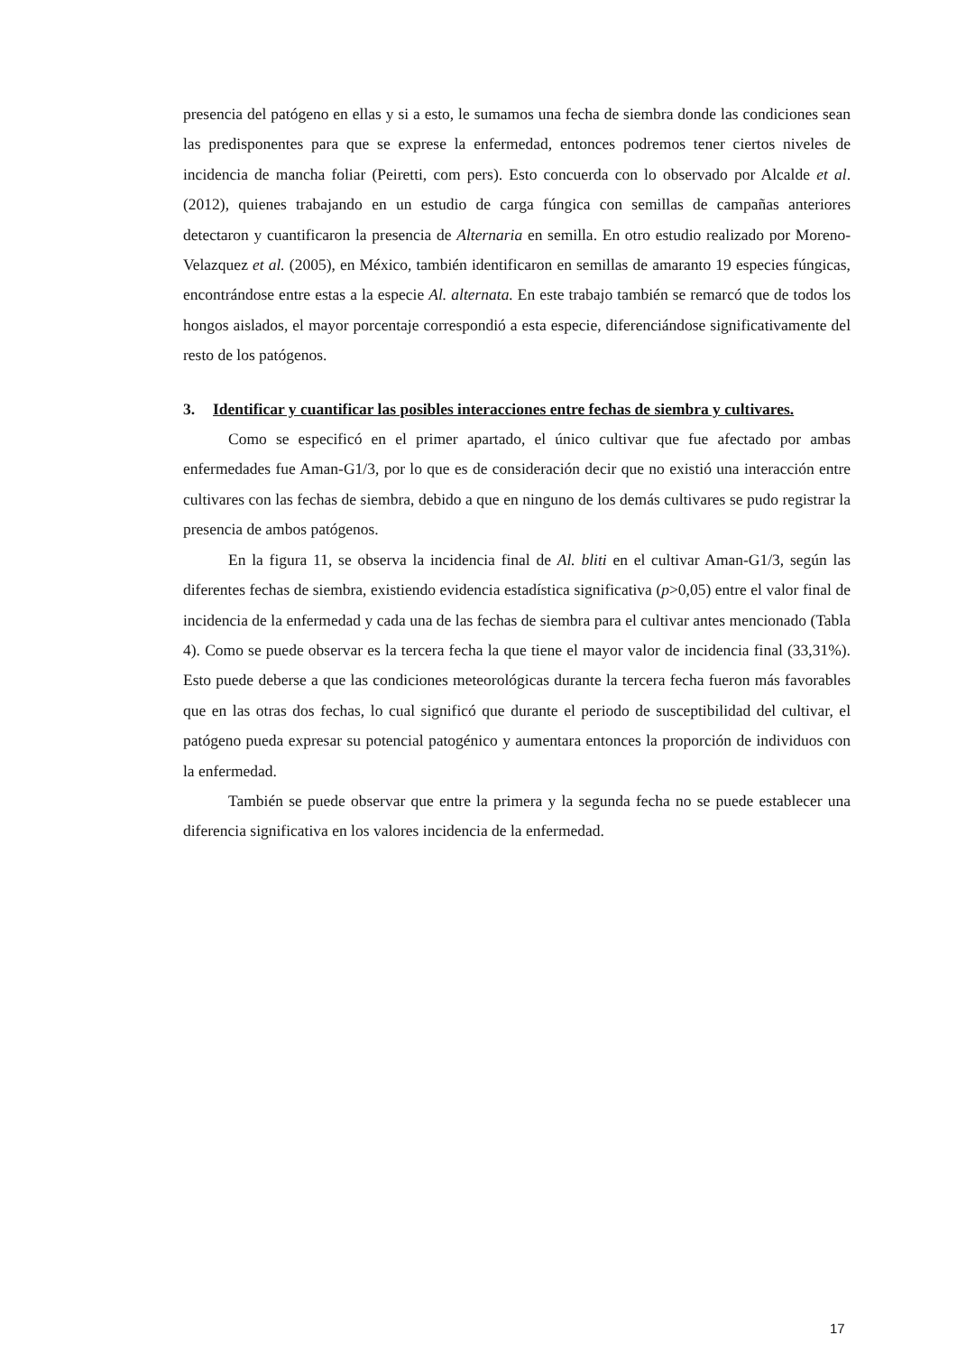presencia del patógeno en ellas y si a esto, le sumamos una fecha de siembra donde las condiciones sean las predisponentes para que se exprese la enfermedad, entonces podremos tener ciertos niveles de incidencia de mancha foliar (Peiretti, com pers). Esto concuerda con lo observado por Alcalde et al. (2012), quienes trabajando en un estudio de carga fúngica con semillas de campañas anteriores detectaron y cuantificaron la presencia de Alternaria en semilla. En otro estudio realizado por Moreno-Velazquez et al. (2005), en México, también identificaron en semillas de amaranto 19 especies fúngicas, encontrándose entre estas a la especie Al. alternata. En este trabajo también se remarcó que de todos los hongos aislados, el mayor porcentaje correspondió a esta especie, diferenciándose significativamente del resto de los patógenos.
3. Identificar y cuantificar las posibles interacciones entre fechas de siembra y cultivares.
Como se especificó en el primer apartado, el único cultivar que fue afectado por ambas enfermedades fue Aman-G1/3, por lo que es de consideración decir que no existió una interacción entre cultivares con las fechas de siembra, debido a que en ninguno de los demás cultivares se pudo registrar la presencia de ambos patógenos.
En la figura 11, se observa la incidencia final de Al. bliti en el cultivar Aman-G1/3, según las diferentes fechas de siembra, existiendo evidencia estadística significativa (p>0,05) entre el valor final de incidencia de la enfermedad y cada una de las fechas de siembra para el cultivar antes mencionado (Tabla 4). Como se puede observar es la tercera fecha la que tiene el mayor valor de incidencia final (33,31%). Esto puede deberse a que las condiciones meteorológicas durante la tercera fecha fueron más favorables que en las otras dos fechas, lo cual significó que durante el periodo de susceptibilidad del cultivar, el patógeno pueda expresar su potencial patogénico y aumentara entonces la proporción de individuos con la enfermedad.
También se puede observar que entre la primera y la segunda fecha no se puede establecer una diferencia significativa en los valores incidencia de la enfermedad.
17